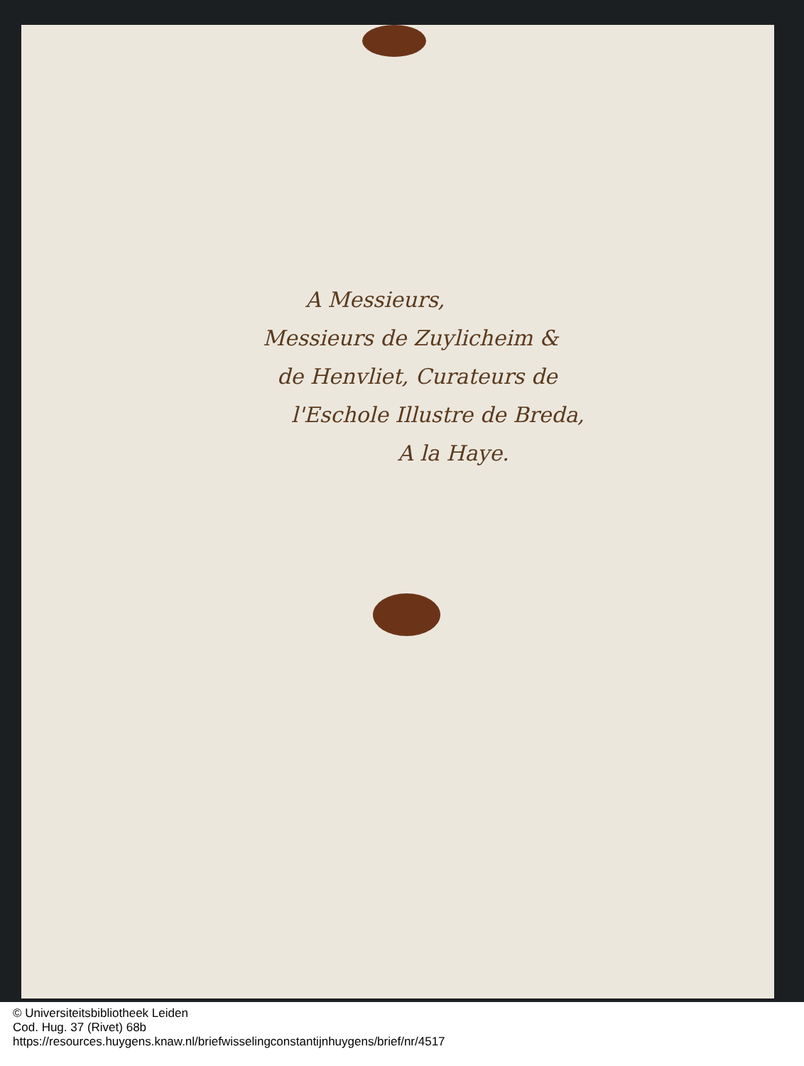A Messieurs,
Messieurs de Zuylicheim &
de Henvliet, Curateurs de
l'Eschole Illustre de Breda,
A la Haye.
© Universiteitsbibliotheek Leiden
Cod. Hug. 37 (Rivet) 68b
https://resources.huygens.knaw.nl/briefwisselingconstantijnhuygens/brief/nr/4517